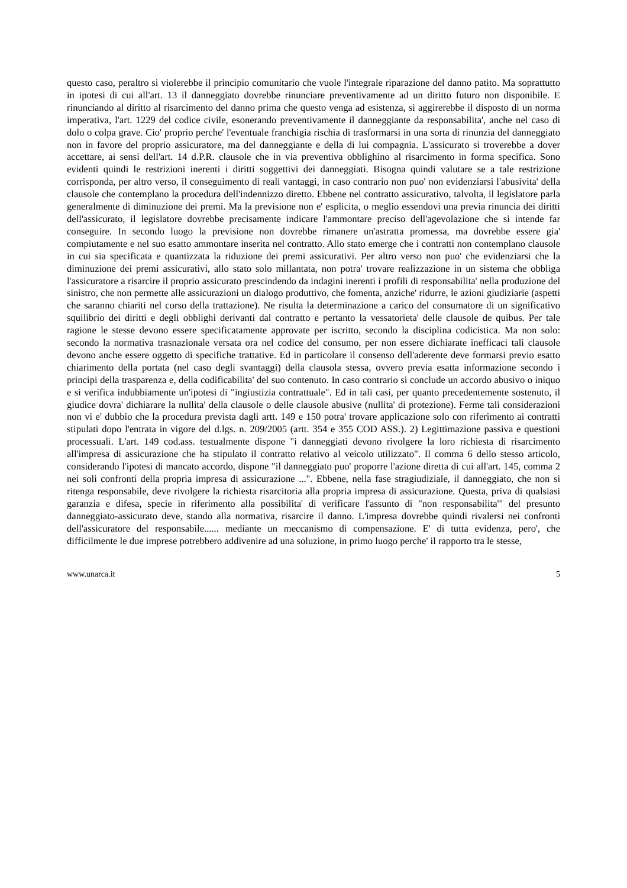questo caso, peraltro si violerebbe il principio comunitario che vuole l'integrale riparazione del danno patito. Ma soprattutto in ipotesi di cui all'art. 13 il danneggiato dovrebbe rinunciare preventivamente ad un diritto futuro non disponibile. E rinunciando al diritto al risarcimento del danno prima che questo venga ad esistenza, si aggirerebbe il disposto di un norma imperativa, l'art. 1229 del codice civile, esonerando preventivamente il danneggiante da responsabilita', anche nel caso di dolo o colpa grave. Cio' proprio perche' l'eventuale franchigia rischia di trasformarsi in una sorta di rinunzia del danneggiato non in favore del proprio assicuratore, ma del danneggiante e della di lui compagnia. L'assicurato si troverebbe a dover accettare, ai sensi dell'art. 14 d.P.R. clausole che in via preventiva obblighino al risarcimento in forma specifica. Sono evidenti quindi le restrizioni inerenti i diritti soggettivi dei danneggiati. Bisogna quindi valutare se a tale restrizione corrisponda, per altro verso, il conseguimento di reali vantaggi, in caso contrario non puo' non evidenziarsi l'abusivita' della clausole che contemplano la procedura dell'indennizzo diretto. Ebbene nel contratto assicurativo, talvolta, il legislatore parla generalmente di diminuzione dei premi. Ma la previsione non e' esplicita, o meglio essendovi una previa rinuncia dei diritti dell'assicurato, il legislatore dovrebbe precisamente indicare l'ammontare preciso dell'agevolazione che si intende far conseguire. In secondo luogo la previsione non dovrebbe rimanere un'astratta promessa, ma dovrebbe essere gia' compiutamente e nel suo esatto ammontare inserita nel contratto. Allo stato emerge che i contratti non contemplano clausole in cui sia specificata e quantizzata la riduzione dei premi assicurativi. Per altro verso non puo' che evidenziarsi che la diminuzione dei premi assicurativi, allo stato solo millantata, non potra' trovare realizzazione in un sistema che obbliga l'assicuratore a risarcire il proprio assicurato prescindendo da indagini inerenti i profili di responsabilita' nella produzione del sinistro, che non permette alle assicurazioni un dialogo produttivo, che fomenta, anziche' ridurre, le azioni giudiziarie (aspetti che saranno chiariti nel corso della trattazione). Ne risulta la determinazione a carico del consumatore di un significativo squilibrio dei diritti e degli obblighi derivanti dal contratto e pertanto la vessatorieta' delle clausole de quibus. Per tale ragione le stesse devono essere specificatamente approvate per iscritto, secondo la disciplina codicistica. Ma non solo: secondo la normativa trasnazionale versata ora nel codice del consumo, per non essere dichiarate inefficaci tali clausole devono anche essere oggetto di specifiche trattative. Ed in particolare il consenso dell'aderente deve formarsi previo esatto chiarimento della portata (nel caso degli svantaggi) della clausola stessa, ovvero previa esatta informazione secondo i principi della trasparenza e, della codificabilita' del suo contenuto. In caso contrario si conclude un accordo abusivo o iniquo e si verifica indubbiamente un'ipotesi di "ingiustizia contrattuale". Ed in tali casi, per quanto precedentemente sostenuto, il giudice dovra' dichiarare la nullita' della clausole o delle clausole abusive (nullita' di protezione). Ferme tali considerazioni non vi e' dubbio che la procedura prevista dagli artt. 149 e 150 potra' trovare applicazione solo con riferimento ai contratti stipulati dopo l'entrata in vigore del d.lgs. n. 209/2005 (artt. 354 e 355 COD ASS.). 2) Legittimazione passiva e questioni processuali. L'art. 149 cod.ass. testualmente dispone "i danneggiati devono rivolgere la loro richiesta di risarcimento all'impresa di assicurazione che ha stipulato il contratto relativo al veicolo utilizzato". Il comma 6 dello stesso articolo, considerando l'ipotesi di mancato accordo, dispone "il danneggiato puo' proporre l'azione diretta di cui all'art. 145, comma 2 nei soli confronti della propria impresa di assicurazione ...". Ebbene, nella fase stragiudiziale, il danneggiato, che non si ritenga responsabile, deve rivolgere la richiesta risarcitoria alla propria impresa di assicurazione. Questa, priva di qualsiasi garanzia e difesa, specie in riferimento alla possibilita' di verificare l'assunto di "non responsabilita'" del presunto danneggiato-assicurato deve, stando alla normativa, risarcire il danno. L'impresa dovrebbe quindi rivalersi nei confronti dell'assicuratore del responsabile...... mediante un meccanismo di compensazione. E' di tutta evidenza, pero', che difficilmente le due imprese potrebbero addivenire ad una soluzione, in primo luogo perche' il rapporto tra le stesse,
www.unarca.it 5